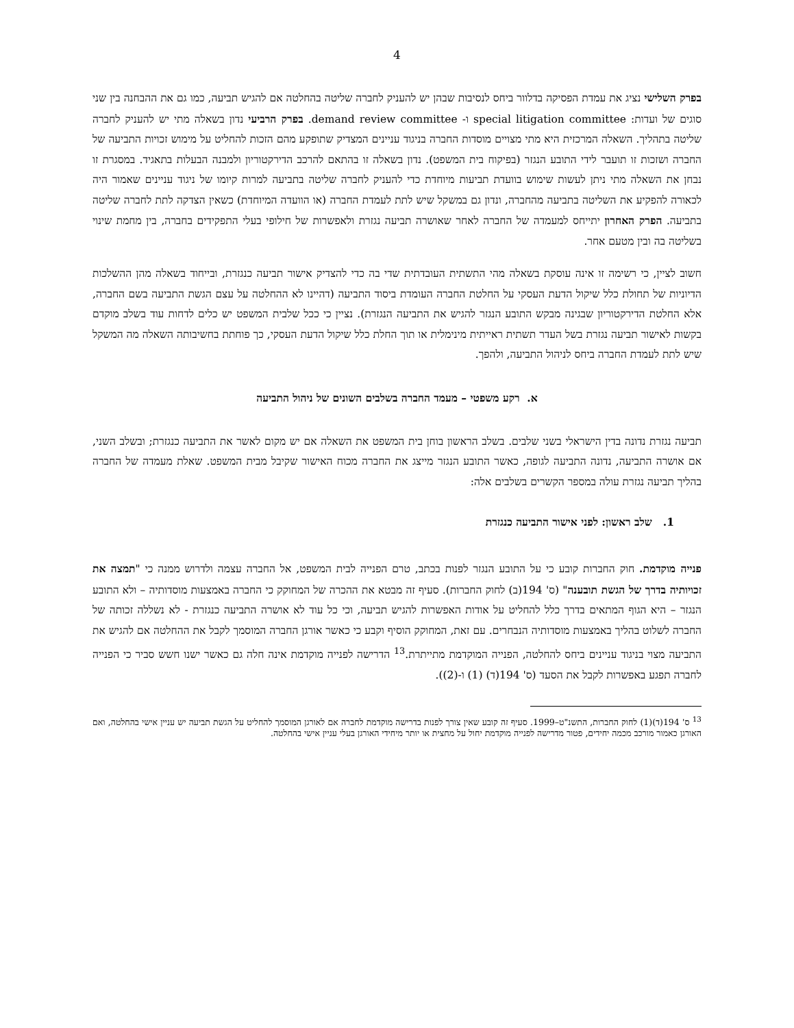4
בפרק השלישי נציג את עמדת הפסיקה בדלוור ביחס לנסיבות שבהן יש להעניק לחברה שליטה בהחלטה אם להגיש תביעה, כמו גם את ההבחנה בין שני סוגים של ועדות: special litigation committee ו- demand review committee. בפרק הרביעי נדון בשאלה מתי יש להעניק לחברה שליטה בתהליך. השאלה המרכזית היא מתי מצויים מוסדות החברה בניגוד עניינים המצדיק שתופקע מהם הזכות להחליט על מימוש זכויות התביעה של החברה ושזכות זו תועבר לידי התובע הנגזר (בפיקוח בית המשפט). נדון בשאלה זו בהתאם להרכב הדירקטוריון ולמבנה הבעלות בתאגיד. במסגרת זו נבחן את השאלה מתי ניתן לעשות שימוש בוועדת תביעות מיוחדת כדי להעניק לחברה שליטה בתביעה למרות קיומו של ניגוד עניינים שאמור היה לכאורה להפקיע את השליטה בתביעה מהחברה, ונדון גם במשקל שיש לתת לעמדת החברה (או הוועדה המיוחדת) כשאין הצדקה לתת לחברה שליטה בתביעה. הפרק האחרון יתייחס למעמדה של החברה לאחר שאושרה תביעה נגזרת ולאפשרות של חילופי בעלי התפקידים בחברה, בין מחמת שינוי בשליטה בה ובין מטעם אחר.
חשוב לציין, כי רשימה זו אינה עוסקת בשאלה מהי התשתית העובדתית שדי בה כדי להצדיק אישור תביעה כנגזרת, ובייחוד בשאלה מהן ההשלכות הדיוניות של תחולת כלל שיקול הדעת העסקי על החלטת החברה העומדת ביסוד התביעה (דהיינו לא ההחלטה על עצם הגשת התביעה בשם החברה, אלא החלטת הדירקטוריון שבגינה מבקש התובע הנגזר להגיש את התביעה הנגזרת). נציין כי ככל שלבית המשפט יש כלים לדחות עוד בשלב מוקדם בקשות לאישור תביעה נגזרת בשל העדר תשתית ראייתית מינימלית או תוך החלת כלל שיקול הדעת העסקי, כך פוחתת בחשיבותה השאלה מה המשקל שיש לתת לעמדת החברה ביחס לניהול התביעה, ולהפך.
א. רקע משפטי – מעמד החברה בשלבים השונים של ניהול התביעה
תביעה נגזרת נדונה בדין הישראלי בשני שלבים. בשלב הראשון בוחן בית המשפט את השאלה אם יש מקום לאשר את התביעה כנגזרת; ובשלב השני, אם אושרה התביעה, נדונה התביעה לגופה, כאשר התובע הנגזר מייצג את החברה מכוח האישור שקיבל מבית המשפט. שאלת מעמדה של החברה בהליך תביעה נגזרת עולה במספר הקשרים בשלבים אלה:
1. שלב ראשון: לפני אישור התביעה כנגזרת
פנייה מוקדמת. חוק החברות קובע כי על התובע הנגזר לפנות בכתב, טרם הפנייה לבית המשפט, אל החברה עצמה ולדרוש ממנה כי "תמצה את זכויותיה בדרך של הגשת תובענה" (ס' 194(ב) לחוק החברות). סעיף זה מבטא את ההכרה של המחוקק כי החברה באמצעות מוסדותיה – ולא התובע הנגזר – היא הגוף המתאים בדרך כלל להחליט על אודות האפשרות להגיש תביעה, וכי כל עוד לא אושרה התביעה כנגזרת - לא נשללה זכותה של החברה לשלוט בהליך באמצעות מוסדותיה הנבחרים. עם זאת, המחוקק הוסיף וקבע כי כאשר אורגן החברה המוסמך לקבל את ההחלטה אם להגיש את התביעה מצוי בניגוד עניינים ביחס להחלטה, הפנייה המוקדמת מתייתרת.<sup>13</sup> הדרישה לפנייה מוקדמת אינה חלה גם כאשר ישנו חשש סביר כי הפנייה לחברה תפגע באפשרות לקבל את הסעד (ס' 194(ד) (1) ו-(2)).
<sup>13</sup> ס' 194(ד)(1) לחוק החברות, התשנ"ט–1999. סעיף זה קובע שאין צורך לפנות בדרישה מוקדמת לחברה אם לאורגן המוסמך להחליט על הגשת תביעה יש עניין אישי בהחלטה, ואם האורגן כאמור מורכב מכמה יחידים, פטור מדרישה לפנייה מוקדמת יחול על מחצית או יותר מיחידי האורגן בעלי עניין אישי בהחלטה.